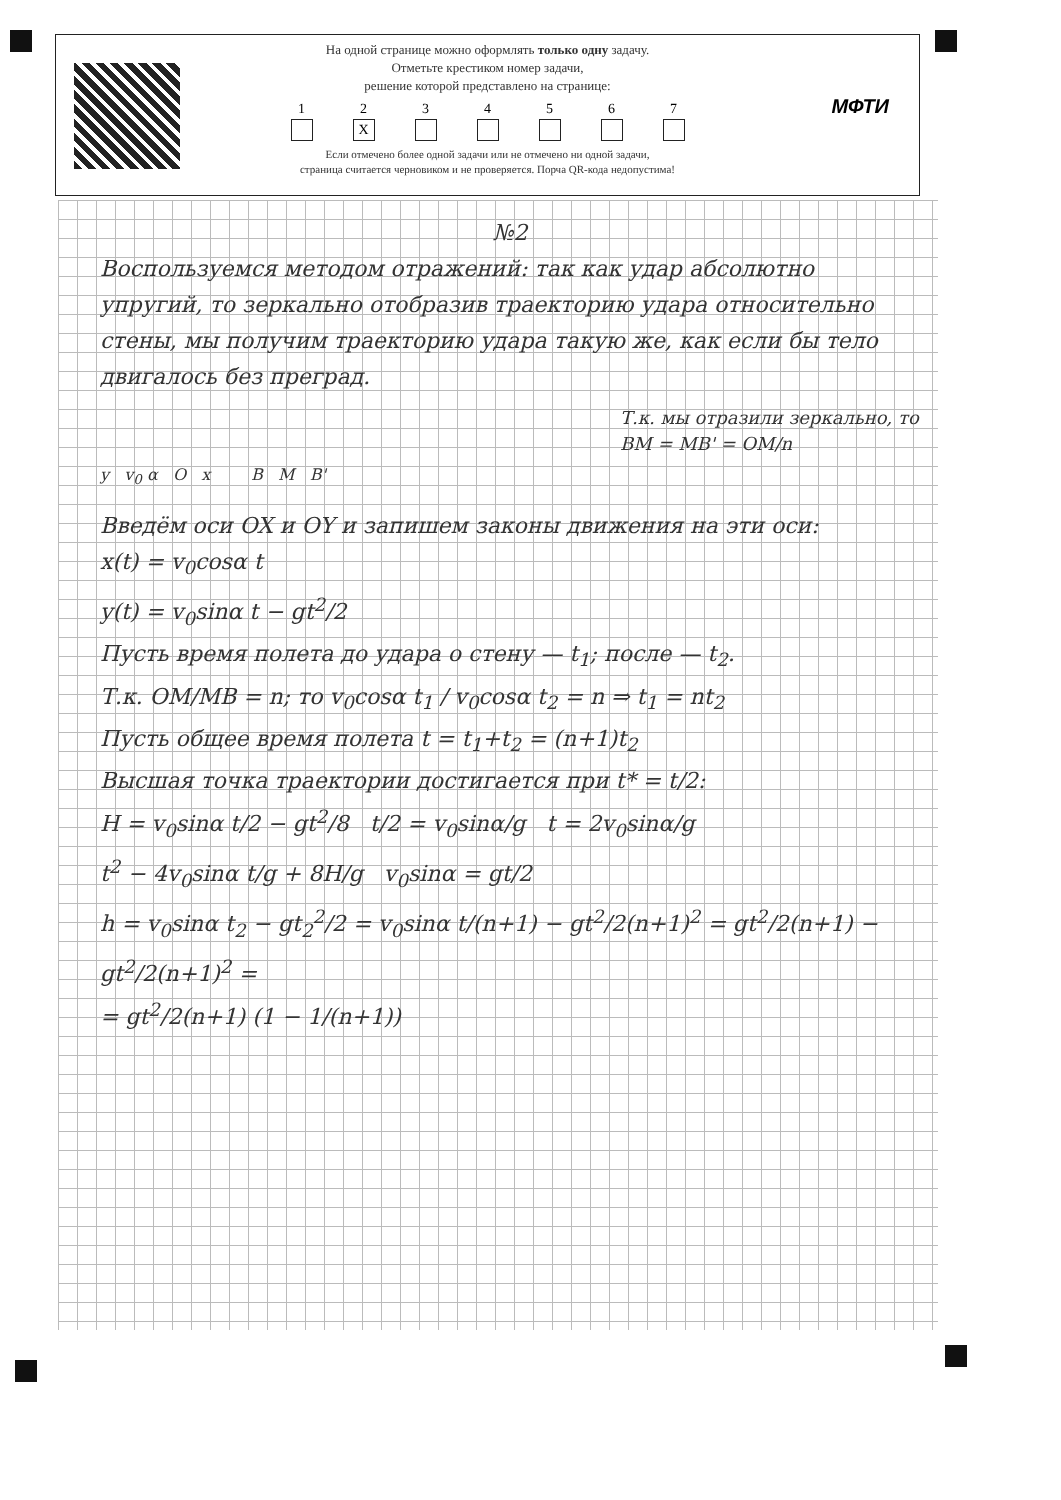На одной странице можно оформлять только одну задачу.
Отметьте крестиком номер задачи,
решение которой представлено на странице:
1 2
X
3 4 5 6 7
Если отмечено более одной задачи или не отмечено ни одной задачи,
страница считается черновиком и не проверяется. Порча QR-кода недопустима!
МФТИ
№2
Воспользуемся методом отражений: так как удар абсолютно упругий, то зеркально отобразив траекторию удара относительно стены, мы получим траекторию удара такую же, как если бы тело двигалось без преград.
Т.к. мы отразили зеркально, то BM = MB' = OM/n
y v<sub>0</sub> α O x B M B'
Введём оси OX и OY и запишем законы движения на эти оси:
x(t) = v<sub>0</sub>cosα t
y(t) = v<sub>0</sub>sinα t − gt<sup>2</sup>/2
Пусть время полета до удара о стену — t<sub>1</sub>; после — t<sub>2</sub>.
Т.к. OM/MB = n; то v<sub>0</sub>cosα t<sub>1</sub> / v<sub>0</sub>cosα t<sub>2</sub> = n ⇒ t<sub>1</sub> = nt<sub>2</sub>
Пусть общее время полета t = t<sub>1</sub>+t<sub>2</sub> = (n+1)t<sub>2</sub>
Высшая точка траектории достигается при t* = t/2:
H = v<sub>0</sub>sinα t/2 − gt<sup>2</sup>/8 t/2 = v<sub>0</sub>sinα/g t = 2v<sub>0</sub>sinα/g
t<sup>2</sup> − 4v<sub>0</sub>sinα t/g + 8H/g v<sub>0</sub>sinα = gt/2
h = v<sub>0</sub>sinα t<sub>2</sub> − gt<sub>2</sub><sup>2</sup>/2 = v<sub>0</sub>sinα t/(n+1) − gt<sup>2</sup>/2(n+1)<sup>2</sup> = gt<sup>2</sup>/2(n+1) − gt<sup>2</sup>/2(n+1)<sup>2</sup> =
= gt<sup>2</sup>/2(n+1) (1 − 1/(n+1))